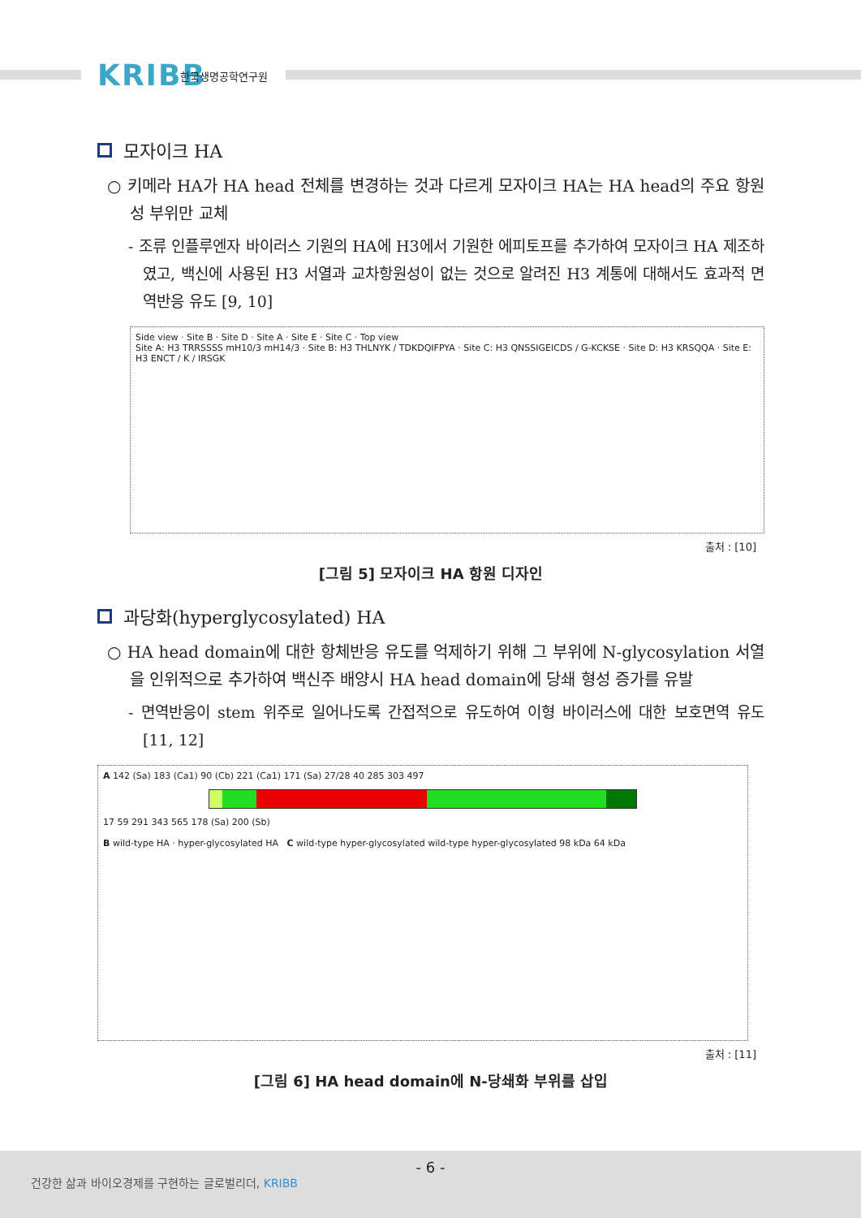KRIBB 한국생명공학연구원
모자이크 HA
○ 키메라 HA가 HA head 전체를 변경하는 것과 다르게 모자이크 HA는 HA head의 주요 항원성 부위만 교체
- 조류 인플루엔자 바이러스 기원의 HA에 H3에서 기원한 에피토프를 추가하여 모자이크 HA 제조하였고, 백신에 사용된 H3 서열과 교차항원성이 없는 것으로 알려진 H3 계통에 대해서도 효과적 면역반응 유도 [9, 10]
Side view · Site B · Site D · Site A · Site E · Site C · Top view
Site A: H3 TRRSSSS mH10/3 mH14/3 · Site B: H3 THLNYK / TDKDQIFPYA · Site C: H3 QNSSIGEICDS / G-KCKSE · Site D: H3 KRSQQA · Site E: H3 ENCT / K / IRSGK
출처 : [10]
[그림 5] 모자이크 HA 항원 디자인
과당화(hyperglycosylated) HA
○ HA head domain에 대한 항체반응 유도를 억제하기 위해 그 부위에 N-glycosylation 서열을 인위적으로 추가하여 백신주 배양시 HA head domain에 당쇄 형성 증가를 유발
- 면역반응이 stem 위주로 일어나도록 간접적으로 유도하여 이형 바이러스에 대한 보호면역 유도 [11, 12]
A 142 (Sa) 183 (Ca1) 90 (Cb) 221 (Ca1) 171 (Sa) 27/28 40 285 303 497
17 59 291 343 565 178 (Sa) 200 (Sb)
B wild-type HA · hyper-glycosylated HA C wild-type hyper-glycosylated wild-type hyper-glycosylated 98 kDa 64 kDa
출처 : [11]
[그림 6] HA head domain에 N-당쇄화 부위를 삽입
- 6 -
건강한 삶과 바이오경제를 구현하는 글로벌리더, KRIBB